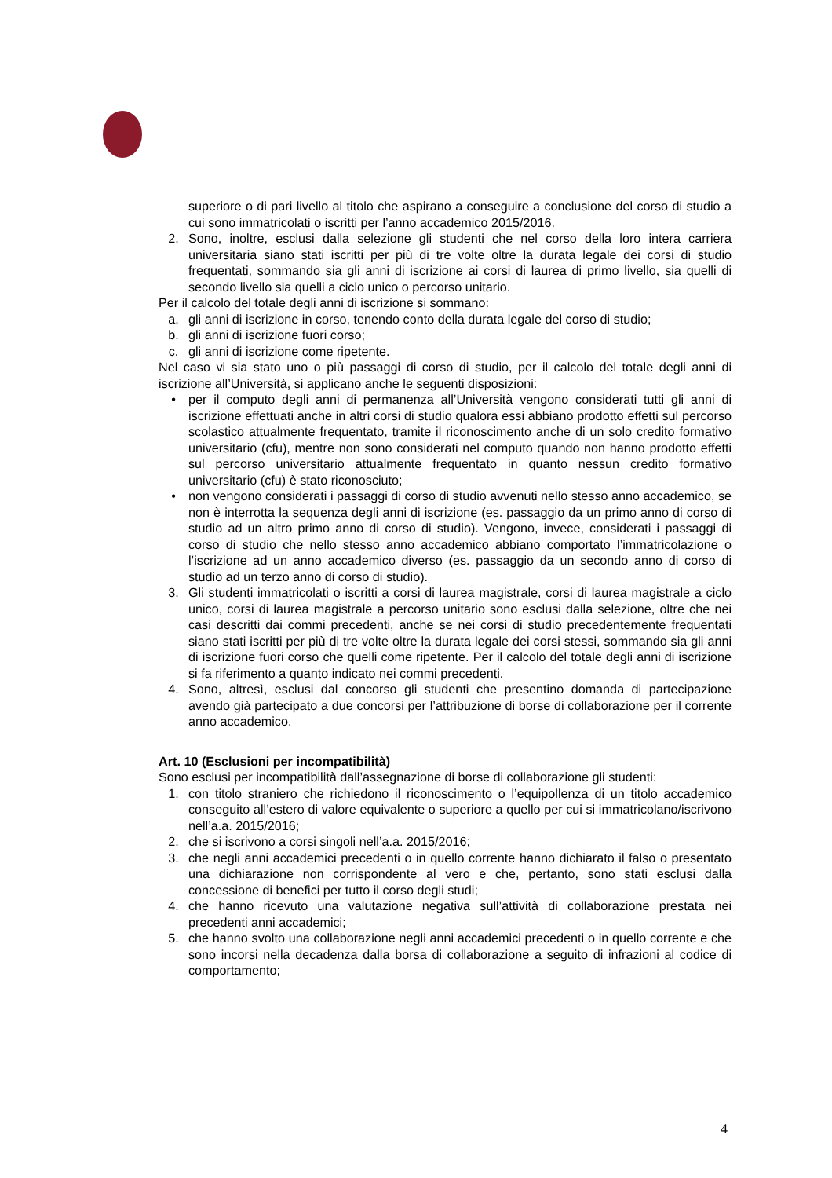superiore o di pari livello al titolo che aspirano a conseguire a conclusione del corso di studio a cui sono immatricolati o iscritti per l’anno accademico 2015/2016.
2. Sono, inoltre, esclusi dalla selezione gli studenti che nel corso della loro intera carriera universitaria siano stati iscritti per più di tre volte oltre la durata legale dei corsi di studio frequentati, sommando sia gli anni di iscrizione ai corsi di laurea di primo livello, sia quelli di secondo livello sia quelli a ciclo unico o percorso unitario.
Per il calcolo del totale degli anni di iscrizione si sommano:
a. gli anni di iscrizione in corso, tenendo conto della durata legale del corso di studio;
b. gli anni di iscrizione fuori corso;
c. gli anni di iscrizione come ripetente.
Nel caso vi sia stato uno o più passaggi di corso di studio, per il calcolo del totale degli anni di iscrizione all’Università, si applicano anche le seguenti disposizioni:
• per il computo degli anni di permanenza all’Università vengono considerati tutti gli anni di iscrizione effettuati anche in altri corsi di studio qualora essi abbiano prodotto effetti sul percorso scolastico attualmente frequentato, tramite il riconoscimento anche di un solo credito formativo universitario (cfu), mentre non sono considerati nel computo quando non hanno prodotto effetti sul percorso universitario attualmente frequentato in quanto nessun credito formativo universitario (cfu) è stato riconosciuto;
• non vengono considerati i passaggi di corso di studio avvenuti nello stesso anno accademico, se non è interrotta la sequenza degli anni di iscrizione (es. passaggio da un primo anno di corso di studio ad un altro primo anno di corso di studio). Vengono, invece, considerati i passaggi di corso di studio che nello stesso anno accademico abbiano comportato l’immatricolazione o l’iscrizione ad un anno accademico diverso (es. passaggio da un secondo anno di corso di studio ad un terzo anno di corso di studio).
3. Gli studenti immatricolati o iscritti a corsi di laurea magistrale, corsi di laurea magistrale a ciclo unico, corsi di laurea magistrale a percorso unitario sono esclusi dalla selezione, oltre che nei casi descritti dai commi precedenti, anche se nei corsi di studio precedentemente frequentati siano stati iscritti per più di tre volte oltre la durata legale dei corsi stessi, sommando sia gli anni di iscrizione fuori corso che quelli come ripetente. Per il calcolo del totale degli anni di iscrizione si fa riferimento a quanto indicato nei commi precedenti.
4. Sono, altresì, esclusi dal concorso gli studenti che presentino domanda di partecipazione avendo già partecipato a due concorsi per l’attribuzione di borse di collaborazione per il corrente anno accademico.
Art. 10 (Esclusioni per incompatibilità)
Sono esclusi per incompatibilità dall’assegnazione di borse di collaborazione gli studenti:
1. con titolo straniero che richiedono il riconoscimento o l’equipollenza di un titolo accademico conseguito all’estero di valore equivalente o superiore a quello per cui si immatricolano/iscrivono nell’a.a. 2015/2016;
2. che si iscrivono a corsi singoli nell’a.a. 2015/2016;
3. che negli anni accademici precedenti o in quello corrente hanno dichiarato il falso o presentato una dichiarazione non corrispondente al vero e che, pertanto, sono stati esclusi dalla concessione di benefici per tutto il corso degli studi;
4. che hanno ricevuto una valutazione negativa sull’attività di collaborazione prestata nei precedenti anni accademici;
5. che hanno svolto una collaborazione negli anni accademici precedenti o in quello corrente e che sono incorsi nella decadenza dalla borsa di collaborazione a seguito di infrazioni al codice di comportamento;
4